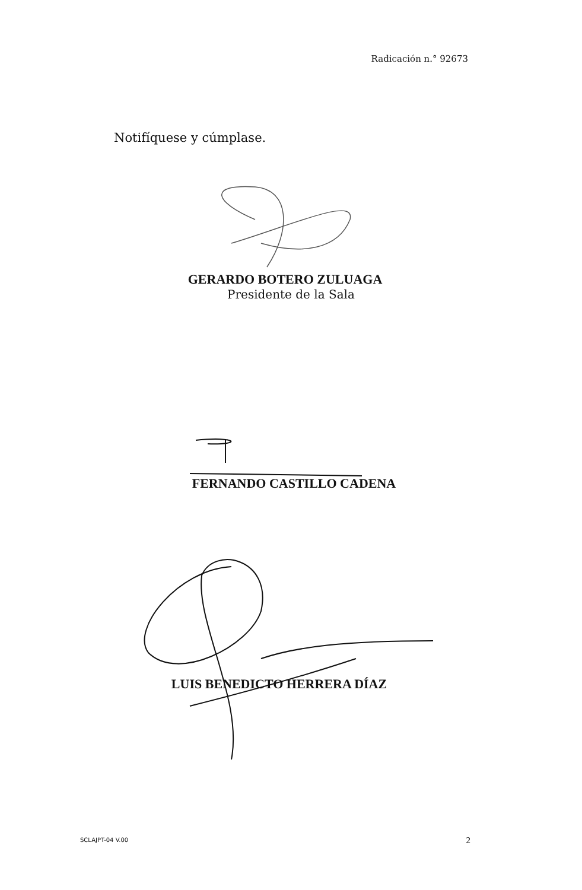Radicación n.° 92673
Notifíquese y cúmplase.
GERARDO BOTERO ZULUAGA
Presidente de la Sala
FERNANDO CASTILLO CADENA
LUIS BENEDICTO HERRERA DÍAZ
SCLAJPT-04 V.00 2